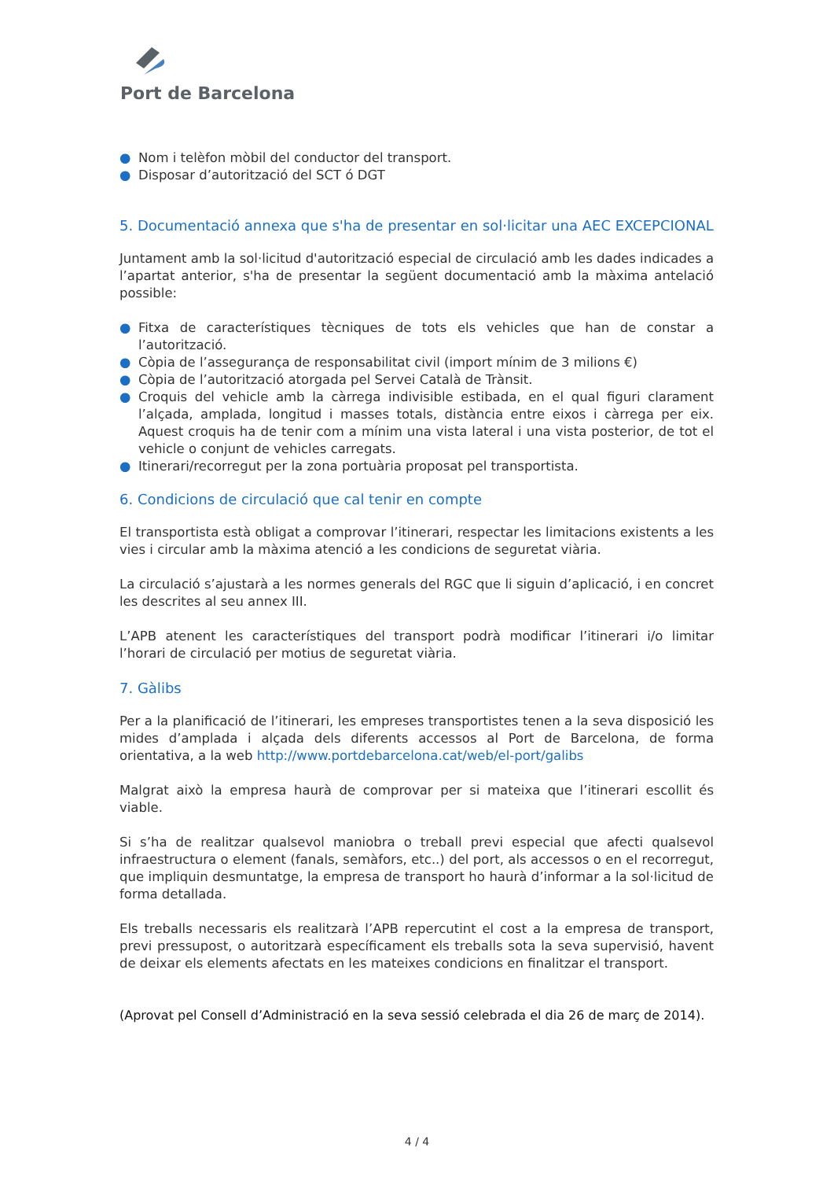Port de Barcelona
● Nom i telèfon mòbil del conductor del transport.
● Disposar d’autorització del SCT ó DGT
5. Documentació annexa que s'ha de presentar en sol·licitar una AEC EXCEPCIONAL
Juntament amb la sol·licitud d'autorització especial de circulació amb les dades indicades a l’apartat anterior, s'ha de presentar la següent documentació amb la màxima antelació possible:
● Fitxa de característiques tècniques de tots els vehicles que han de constar a l’autorització.
● Còpia de l’assegurança de responsabilitat civil (import mínim de 3 milions €)
● Còpia de l’autorització atorgada pel Servei Català de Trànsit.
● Croquis del vehicle amb la càrrega indivisible estibada, en el qual figuri clarament l’alçada, amplada, longitud i masses totals, distància entre eixos i càrrega per eix. Aquest croquis ha de tenir com a mínim una vista lateral i una vista posterior, de tot el vehicle o conjunt de vehicles carregats.
● Itinerari/recorregut per la zona portuària proposat pel transportista.
6. Condicions de circulació que cal tenir en compte
El transportista està obligat a comprovar l’itinerari, respectar les limitacions existents a les vies i circular amb la màxima atenció a les condicions de seguretat viària.
La circulació s’ajustarà a les normes generals del RGC que li siguin d’aplicació, i en concret les descrites al seu annex III.
L’APB atenent les característiques del transport podrà modificar l’itinerari i/o limitar l’horari de circulació per motius de seguretat viària.
7. Gàlibs
Per a la planificació de l’itinerari, les empreses transportistes tenen a la seva disposició les mides d’amplada i alçada dels diferents accessos al Port de Barcelona, de forma orientativa, a la web http://www.portdebarcelona.cat/web/el-port/galibs
Malgrat això la empresa haurà de comprovar per si mateixa que l’itinerari escollit és viable.
Si s’ha de realitzar qualsevol maniobra o treball previ especial que afecti qualsevol infraestructura o element (fanals, semàfors, etc..) del port, als accessos o en el recorregut, que impliquin desmuntatge, la empresa de transport ho haurà d’informar a la sol·licitud de forma detallada.
Els treballs necessaris els realitzarà l’APB repercutint el cost a la empresa de transport, previ pressupost, o autoritzarà específicament els treballs sota la seva supervisió, havent de deixar els elements afectats en les mateixes condicions en finalitzar el transport.
(Aprovat pel Consell d’Administració en la seva sessió celebrada el dia 26 de març de 2014).
4 / 4